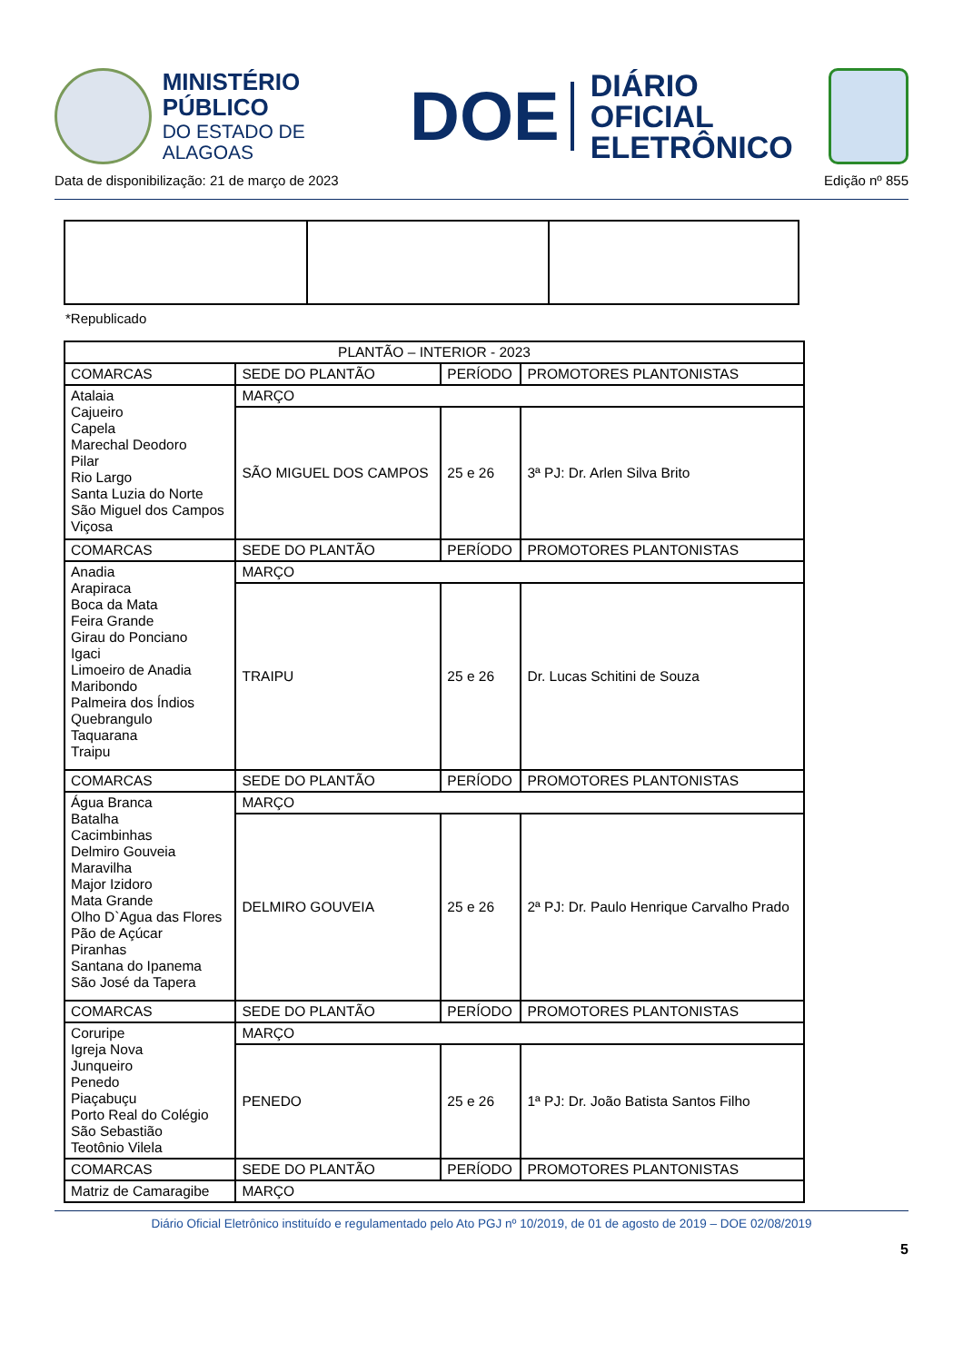MINISTÉRIO PÚBLICO
DO ESTADO DE ALAGOAS
DOE
DIÁRIO OFICIAL
ELETRÔNICO
Data de disponibilização: 21 de março de 2023 Edição nº 855
*Republicado
| PLANTÃO – INTERIOR - 2023 | | | |
| COMARCAS | SEDE DO PLANTÃO | PERÍODO | PROMOTORES PLANTONISTAS |
| Atalaia Cajueiro Capela Marechal Deodoro Pilar Rio Largo Santa Luzia do Norte São Miguel dos Campos Viçosa | MARÇO | | |
| | SÃO MIGUEL DOS CAMPOS | 25 e 26 | 3ª PJ: Dr. Arlen Silva Brito |
| COMARCAS | SEDE DO PLANTÃO | PERÍODO | PROMOTORES PLANTONISTAS |
| Anadia Arapiraca Boca da Mata Feira Grande Girau do Ponciano Igaci Limoeiro de Anadia Maribondo Palmeira dos Índios Quebrangulo Taquarana Traipu | MARÇO | | |
| | TRAIPU | 25 e 26 | Dr. Lucas Schitini de Souza |
| COMARCAS | SEDE DO PLANTÃO | PERÍODO | PROMOTORES PLANTONISTAS |
| Água Branca Batalha Cacimbinhas Delmiro Gouveia Maravilha Major Izidoro Mata Grande Olho D`Agua das Flores Pão de Açúcar Piranhas Santana do Ipanema São José da Tapera | MARÇO | | |
| | DELMIRO GOUVEIA | 25 e 26 | 2ª PJ: Dr. Paulo Henrique Carvalho Prado |
| COMARCAS | SEDE DO PLANTÃO | PERÍODO | PROMOTORES PLANTONISTAS |
| Coruripe Igreja Nova Junqueiro Penedo Piaçabuçu Porto Real do Colégio São Sebastião Teotônio Vilela | MARÇO | | |
| | PENEDO | 25 e 26 | 1ª PJ: Dr. João Batista Santos Filho |
| COMARCAS | SEDE DO PLANTÃO | PERÍODO | PROMOTORES PLANTONISTAS |
| Matriz de Camaragibe | MARÇO | | |
Diário Oficial Eletrônico instituído e regulamentado pelo Ato PGJ nº 10/2019, de 01 de agosto de 2019 – DOE 02/08/2019
5